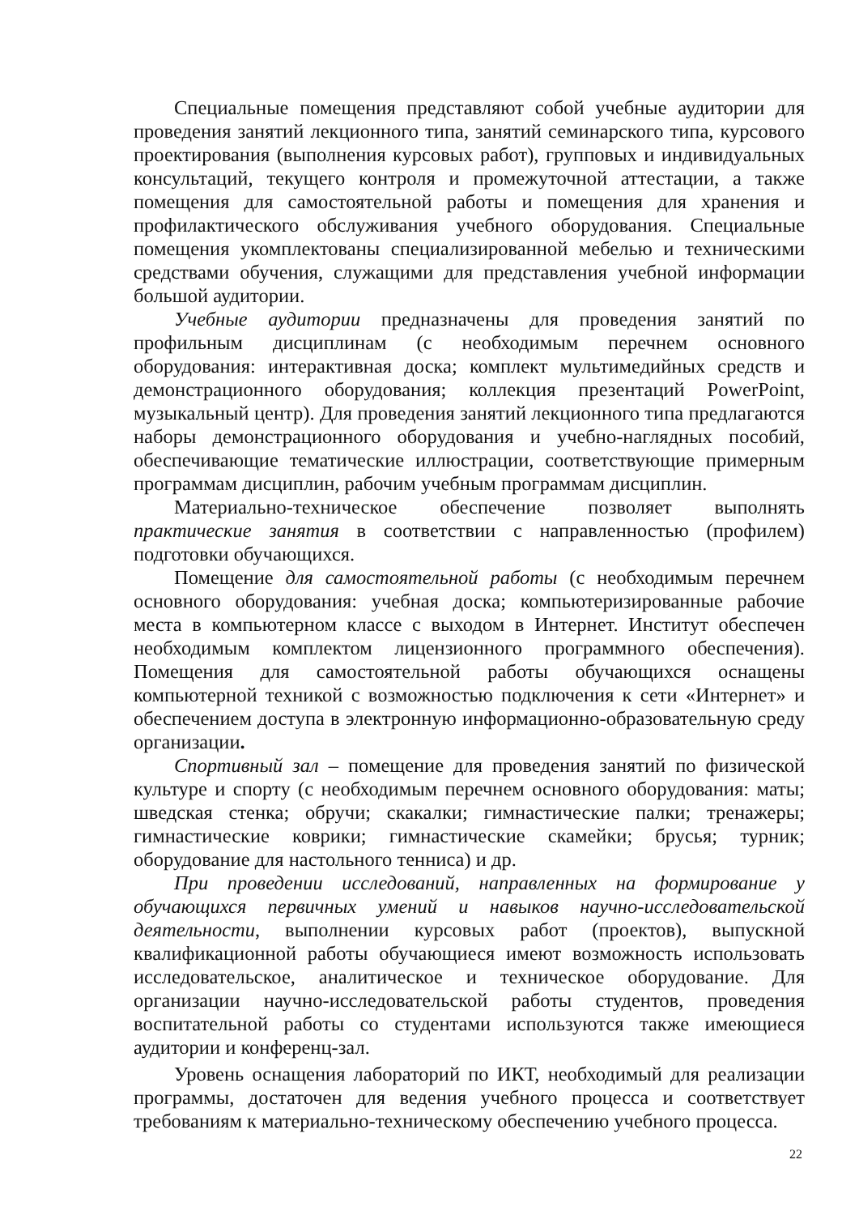Специальные помещения представляют собой учебные аудитории для проведения занятий лекционного типа, занятий семинарского типа, курсового проектирования (выполнения курсовых работ), групповых и индивидуальных консультаций, текущего контроля и промежуточной аттестации, а также помещения для самостоятельной работы и помещения для хранения и профилактического обслуживания учебного оборудования. Специальные помещения укомплектованы специализированной мебелью и техническими средствами обучения, служащими для представления учебной информации большой аудитории.
Учебные аудитории предназначены для проведения занятий по профильным дисциплинам (с необходимым перечнем основного оборудования: интерактивная доска; комплект мультимедийных средств и демонстрационного оборудования; коллекция презентаций PowerPoint, музыкальный центр). Для проведения занятий лекционного типа предлагаются наборы демонстрационного оборудования и учебно-наглядных пособий, обеспечивающие тематические иллюстрации, соответствующие примерным программам дисциплин, рабочим учебным программам дисциплин.
Материально-техническое обеспечение позволяет выполнять практические занятия в соответствии с направленностью (профилем) подготовки обучающихся.
Помещение для самостоятельной работы (с необходимым перечнем основного оборудования: учебная доска; компьютеризированные рабочие места в компьютерном классе с выходом в Интернет. Институт обеспечен необходимым комплектом лицензионного программного обеспечения). Помещения для самостоятельной работы обучающихся оснащены компьютерной техникой с возможностью подключения к сети «Интернет» и обеспечением доступа в электронную информационно-образовательную среду организации.
Спортивный зал – помещение для проведения занятий по физической культуре и спорту (с необходимым перечнем основного оборудования: маты; шведская стенка; обручи; скакалки; гимнастические палки; тренажеры; гимнастические коврики; гимнастические скамейки; брусья; турник; оборудование для настольного тенниса) и др.
При проведении исследований, направленных на формирование у обучающихся первичных умений и навыков научно-исследовательской деятельности, выполнении курсовых работ (проектов), выпускной квалификационной работы обучающиеся имеют возможность использовать исследовательское, аналитическое и техническое оборудование. Для организации научно-исследовательской работы студентов, проведения воспитательной работы со студентами используются также имеющиеся аудитории и конференц-зал.
Уровень оснащения лабораторий по ИКТ, необходимый для реализации программы, достаточен для ведения учебного процесса и соответствует требованиям к материально-техническому обеспечению учебного процесса.
22